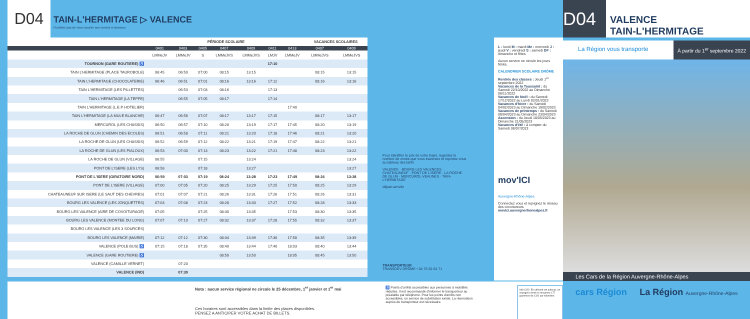D04
TAIN-L'HERMITAGE ▷ VALENCE
N'oubliez pas de vous reporter aux renvois ci-dessous
| | PÉRIODE SCOLAIRE | | | | | | | VACANCES SCOLAIRES | |
| | 0401 | 0403 | 0405 | 0407 | 0409 | 0411 | 0413 | 0407 | 0409 |
| | LMMeJV | LMMeJV | S | LMMeJVS | LMMeJVS | LMJV | LMMeJV | LMMeJVS | LMMeJVS |
| TOURNON (GARE ROUTIERE) ♿ | | | | | | 17:10 | | | |
| TAIN L'HERMITAGE (PLACE TAUROBOLE) | 06:45 | 06:50 | 07:00 | 08:15 | 13:15 | | | 08:15 | 13:15 |
| TAIN L'HERMITAGE (CHOCOLATERIE) | 06:46 | 06:51 | 07:01 | 08:16 | 13:16 | 17:12 | | 08:16 | 13:16 |
| TAIN L'HERMITAGE (LES PILLETTES) | | 06:53 | 07:03 | 08:16 | | 17:13 | | | |
| TAIN L'HERMITAGE (LA TEPPE) | | 06:55 | 07:05 | 08:17 | | 17:14 | | | |
| TAIN L'HERMITAGE (L.E.P HOTELIER) | | | | | | | 17:40 | | |
| TAIN L'HERMITAGE (LA MULE BLANCHE) | 06:47 | 06:56 | 07:07 | 08:17 | 13:17 | 17:15 | | 08:17 | 13:17 |
| MERCUROL (LES CHASSIS) | 06:50 | 06:57 | 07:10 | 08:20 | 13:19 | 17:17 | 17:45 | 08:20 | 13:19 |
| LA ROCHE DE GLUN (CHEMIN DES ECOLES) | 06:51 | 06:58 | 07:11 | 08:21 | 13:20 | 17:18 | 17:46 | 08:21 | 13:20 |
| LA ROCHE DE GLUN (LES CHASSIS) | 06:52 | 06:59 | 07:12 | 08:22 | 13:21 | 17:19 | 17:47 | 08:22 | 13:21 |
| LA ROCHE DE GLUN (LES PIALOUX) | 06:53 | 07:00 | 07:13 | 08:23 | 13:22 | 17:21 | 17:48 | 08:23 | 13:22 |
| LA ROCHE DE GLUN (VILLAGE) | 06:55 | | 07:15 | | 13:24 | | | | 13:24 |
| PONT DE L'ISERE (LES LYS) | 06:58 | | 07:18 | | 13:27 | | | | 13:27 |
| PONT DE L'ISERE (GIRATOIRE NORD) | 06:59 | 07:03 | 07:19 | 08:24 | 13:28 | 17:23 | 17:49 | 08:24 | 13:28 |
| PONT DE L'ISERE (VILLAGE) | 07:00 | 07:05 | 07:20 | 08:25 | 13:29 | 17:25 | 17:50 | 08:25 | 13:29 |
| CHATEAUNEUF SUR ISERE (LE SAUT DES CHEVRES) | 07:01 | 07:07 | 07:21 | 08:26 | 13:31 | 17:26 | 17:51 | 08:26 | 13:31 |
| BOURG LES VALENCE (LES JONQUETTES) | 07:03 | 07:08 | 07:23 | 08:28 | 13:33 | 17:27 | 17:52 | 08:28 | 13:33 |
| BOURG LES VALENCE (AIRE DE COVOITURAGE) | 07:05 | | 07:25 | 08:30 | 13:35 | | 17:53 | 08:30 | 13:35 |
| BOURG LES VALENCE (MONTEE DU LONG) | 07:07 | 07:10 | 07:27 | 08:32 | 13:37 | 17:28 | 17:55 | 08:32 | 13:37 |
| BOURG LES VALENCE (LES 3 SOURCES) | | | | | | | | | |
| BOURG LES VALENCE (MAIRIE) | 07:12 | 07:12 | 07:30 | 08:34 | 13:39 | 17:30 | 17:58 | 08:35 | 13:39 |
| VALENCE (POLE BUS) ♿ | 07:15 | 07:18 | 07:35 | 08:40 | 13:44 | 17:40 | 18:03 | 08:40 | 13:44 |
| VALENCE (GARE ROUTIERE) ♿ | | | | 08:50 | 13:50 | | 18:05 | 08:45 | 13:50 |
| VALENCE (CAMILLE VERNET) | | 07:20 | | | | | | | |
| VALENCE (IND) | | 07:30 | | | | | | | |
Pour identifier le prix de votre trajet, regardez le nombre de zones que vous traversez et reportez vous au tableau des tarifs
VALENCE · BOURG LES VALENCES · CHATEAUNEUF · PONT DE L'ISÈRE · LA ROCHE DE GLUN · MERCUROL-VEAUNES · TAIN-L'HERMITAGE
départ arrivée
TRANSPORTEUR
TRANSDEV DRÔME • 04 75 62 64 71
L : lundi M : mardi Me : mercredi J : jeudi V : vendredi S : samedi DF : dimanche et fêtes
Aucun service ne circule les jours fériés.
CALENDRIER SCOLAIRE DRÔME
Rentrée des classes : Jeudi 1<sup>er</sup> septembre 2022
Vacances de la Toussaint : du Samedi 22/10/2022 au Dimanche 06/11/2022
Vacances de Noël : du Samedi 17/12/2022 au Lundi 02/01/2023
Vacances d'hiver : du Samedi 04/02/2023 au Dimanche 19/02/2023
Vacances de printemps : du Samedi 08/04/2023 au Dimanche 23/04/2023
Ascension : du Jeudi 18/05/2023 au Dimanche 21/05/2023
Vacances d'été : à compter du Samedi 08/07/2023
mov'ICI
Auvergne-Rhône-Alpes
Connectez vous et rejoignez le réseau des covoitureurs movici.auvergnerhonealpes.fr
D04
VALENCE
TAIN-L'HERMITAGE
La Région vous transporte
À partir du 1<sup>er</sup> septembre 2022
Les Cars de la Région Auvergne-Rhône-Alpes
cars Région La Région Auvergne-Rhône-Alpes
Nota : aucun service régional ne circule le 25 décembre, 1<sup>er</sup> janvier et 1<sup>er</sup> mai
Ces horaires sont accessibles dans la limite des places disponibles.
PENSEZ A ANTICIPER VOTRE ACHAT DE BILLETS.
♿ Points d'arrêts accessibles aux personnes à mobilités réduites. Il est recommandé d'informer le transporteur au préalable par téléphone. Pour les points d'arrêts non accessibles, un service de substitution existe. La réservation auprès du transporteur est nécessaire.
Info CO2: En utilisant cet autocar, un voyageur émet en moyenne 177 grammes de CO2 par kilomètre